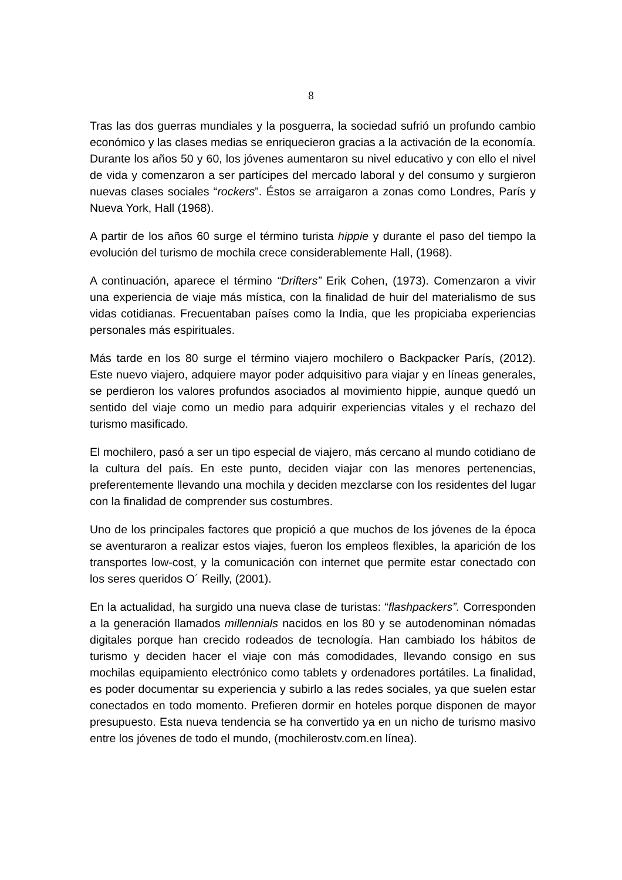8
Tras las dos guerras mundiales y la posguerra, la sociedad sufrió un profundo cambio económico y las clases medias se enriquecieron gracias a la activación de la economía. Durante los años 50 y 60, los jóvenes aumentaron su nivel educativo y con ello el nivel de vida y comenzaron a ser partícipes del mercado laboral y del consumo y surgieron nuevas clases sociales “rockers”. Éstos se arraigaron a zonas como Londres, París y Nueva York, Hall (1968).
A partir de los años 60 surge el término turista hippie y durante el paso del tiempo la evolución del turismo de mochila crece considerablemente Hall, (1968).
A continuación, aparece el término “Drifters” Erik Cohen, (1973). Comenzaron a vivir una experiencia de viaje más mística, con la finalidad de huir del materialismo de sus vidas cotidianas. Frecuentaban países como la India, que les propiciaba experiencias personales más espirituales.
Más tarde en los 80 surge el término viajero mochilero o Backpacker París, (2012). Este nuevo viajero, adquiere mayor poder adquisitivo para viajar y en líneas generales, se perdieron los valores profundos asociados al movimiento hippie, aunque quedó un sentido del viaje como un medio para adquirir experiencias vitales y el rechazo del turismo masificado.
El mochilero, pasó a ser un tipo especial de viajero, más cercano al mundo cotidiano de la cultura del país. En este punto, deciden viajar con las menores pertenencias, preferentemente llevando una mochila y deciden mezclarse con los residentes del lugar con la finalidad de comprender sus costumbres.
Uno de los principales factores que propició a que muchos de los jóvenes de la época se aventuraron a realizar estos viajes, fueron los empleos flexibles, la aparición de los transportes low-cost, y la comunicación con internet que permite estar conectado con los seres queridos O´ Reilly, (2001).
En la actualidad, ha surgido una nueva clase de turistas: “flashpackers”. Corresponden a la generación llamados millennials nacidos en los 80 y se autodenominan nómadas digitales porque han crecido rodeados de tecnología. Han cambiado los hábitos de turismo y deciden hacer el viaje con más comodidades, llevando consigo en sus mochilas equipamiento electrónico como tablets y ordenadores portátiles. La finalidad, es poder documentar su experiencia y subirlo a las redes sociales, ya que suelen estar conectados en todo momento. Prefieren dormir en hoteles porque disponen de mayor presupuesto. Esta nueva tendencia se ha convertido ya en un nicho de turismo masivo entre los jóvenes de todo el mundo, (mochilerostv.com.en línea).